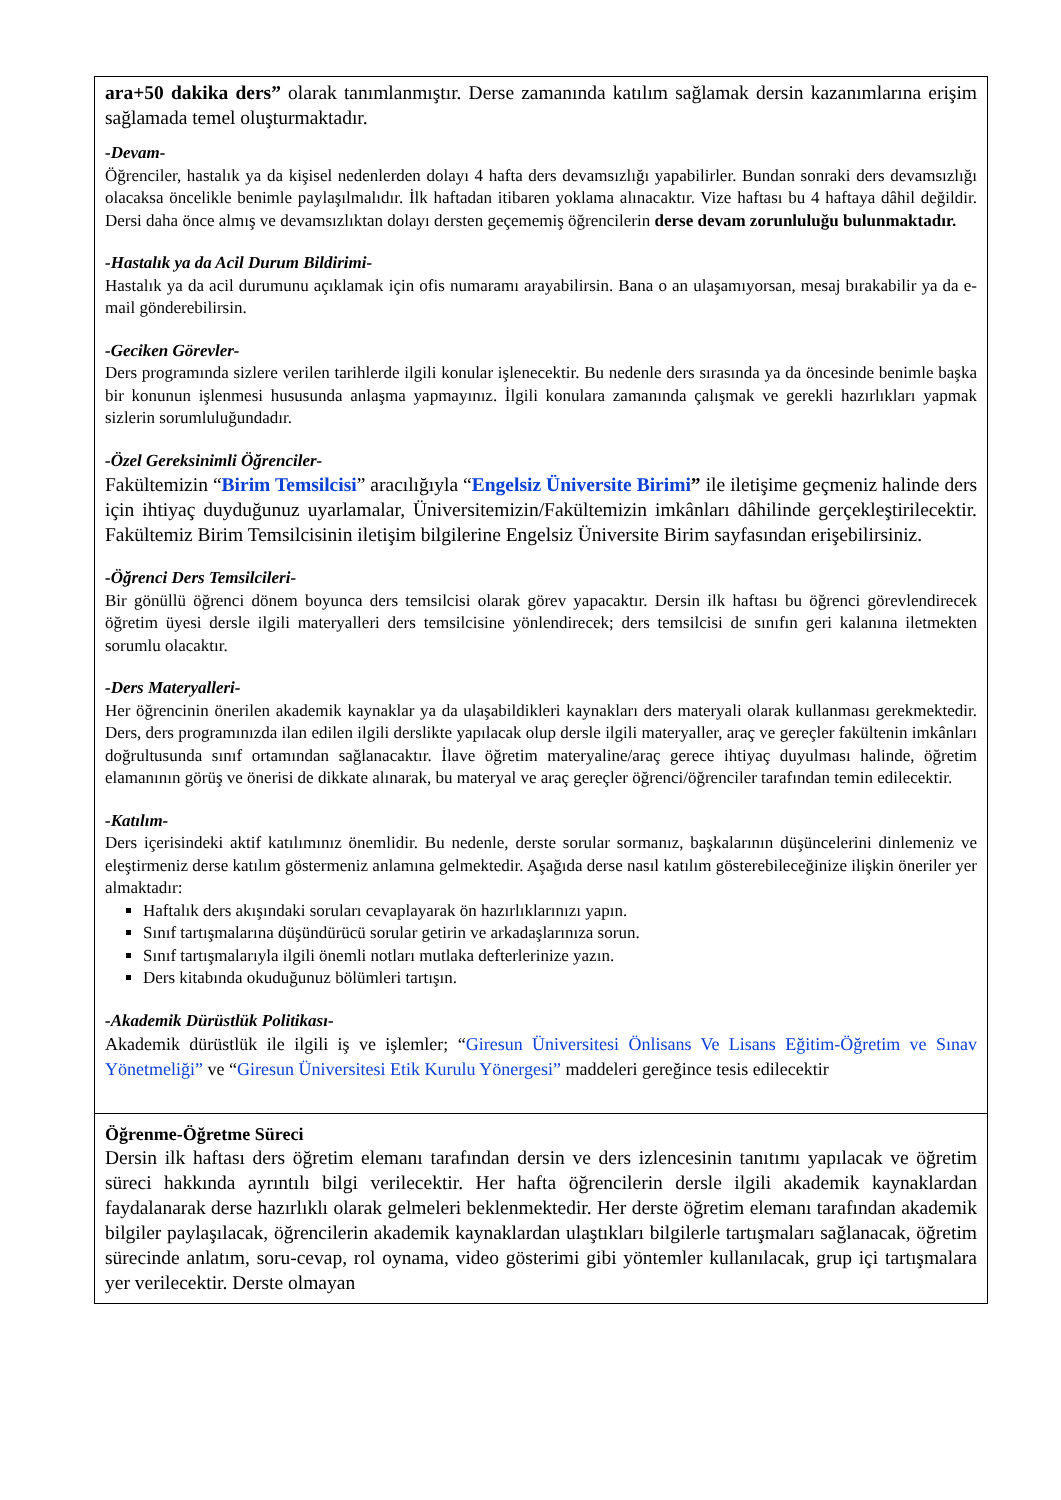| ara+50 dakika ders” olarak tanımlanmıştır. Derse zamanında katılım sağlamak dersin kazanımlarına erişim sağlamada temel oluşturmaktadır. -Devam- Öğrenciler, hastalık ya da kişisel nedenlerden dolayı 4 hafta ders devamsızlığı yapabilirler. Bundan sonraki ders devamsızlığı olacaksa öncelikle benimle paylaşılmalıdır. İlk haftadan itibaren yoklama alınacaktır. Vize haftası bu 4 haftaya dâhil değildir. Dersi daha önce almış ve devamsızlıktan dolayı dersten geçememiş öğrencilerin derse devam zorunluluğu bulunmaktadır. -Hastalık ya da Acil Durum Bildirimi- Hastalık ya da acil durumunu açıklamak için ofis numaramı arayabilirsin. Bana o an ulaşamıyorsan, mesaj bırakabilir ya da e-mail gönderebilirsin. -Geciken Görevler- Ders programında sizlere verilen tarihlerde ilgili konular işlenecektir. Bu nedenle ders sırasında ya da öncesinde benimle başka bir konunun işlenmesi hususunda anlaşma yapmayınız. İlgili konulara zamanında çalışmak ve gerekli hazırlıkları yapmak sizlerin sorumluluğundadır. -Özel Gereksinimli Öğrenciler- Fakültemizin “ Birim Temsilcisi ” aracılığıyla “ Engelsiz Üniversite Birimi ” ile iletişime geçmeniz halinde ders için ihtiyaç duyduğunuz uyarlamalar, Üniversitemizin/Fakültemizin imkânları dâhilinde gerçekleştirilecektir. Fakültemiz Birim Temsilcisinin iletişim bilgilerine Engelsiz Üniversite Birim sayfasından erişebilirsiniz. -Öğrenci Ders Temsilcileri- Bir gönüllü öğrenci dönem boyunca ders temsilcisi olarak görev yapacaktır. Dersin ilk haftası bu öğrenci görevlendirecek öğretim üyesi dersle ilgili materyalleri ders temsilcisine yönlendirecek; ders temsilcisi de sınıfın geri kalanına iletmekten sorumlu olacaktır. -Ders Materyalleri- Her öğrencinin önerilen akademik kaynaklar ya da ulaşabildikleri kaynakları ders materyali olarak kullanması gerekmektedir. Ders, ders programınızda ilan edilen ilgili derslikte yapılacak olup dersle ilgili materyaller, araç ve gereçler fakültenin imkânları doğrultusunda sınıf ortamından sağlanacaktır. İlave öğretim materyaline/araç gerece ihtiyaç duyulması halinde, öğretim elamanının görüş ve önerisi de dikkate alınarak, bu materyal ve araç gereçler öğrenci/öğrenciler tarafından temin edilecektir. -Katılım- Ders içerisindeki aktif katılımınız önemlidir. Bu nedenle, derste sorular sormanız, başkalarının düşüncelerini dinlemeniz ve eleştirmeniz derse katılım göstermeniz anlamına gelmektedir. Aşağıda derse nasıl katılım gösterebileceğinize ilişkin öneriler yer almaktadır: Haftalık ders akışındaki soruları cevaplayarak ön hazırlıklarınızı yapın. Sınıf tartışmalarına düşündürücü sorular getirin ve arkadaşlarınıza sorun. Sınıf tartışmalarıyla ilgili önemli notları mutlaka defterlerinize yazın. Ders kitabında okuduğunuz bölümleri tartışın. -Akademik Dürüstlük Politikası- Akademik dürüstlük ile ilgili iş ve işlemler; “ Giresun Üniversitesi Önlisans Ve Lisans Eğitim-Öğretim ve Sınav Yönetmeliği” ve “ Giresun Üniversitesi Etik Kurulu Yönergesi” maddeleri gereğince tesis edilecektir |
| Öğrenme-Öğretme Süreci Dersin ilk haftası ders öğretim elemanı tarafından dersin ve ders izlencesinin tanıtımı yapılacak ve öğretim süreci hakkında ayrıntılı bilgi verilecektir. Her hafta öğrencilerin dersle ilgili akademik kaynaklardan faydalanarak derse hazırlıklı olarak gelmeleri beklenmektedir. Her derste öğretim elemanı tarafından akademik bilgiler paylaşılacak, öğrencilerin akademik kaynaklardan ulaştıkları bilgilerle tartışmaları sağlanacak, öğretim sürecinde anlatım, soru-cevap, rol oynama, video gösterimi gibi yöntemler kullanılacak, grup içi tartışmalara yer verilecektir. Derste olmayan |